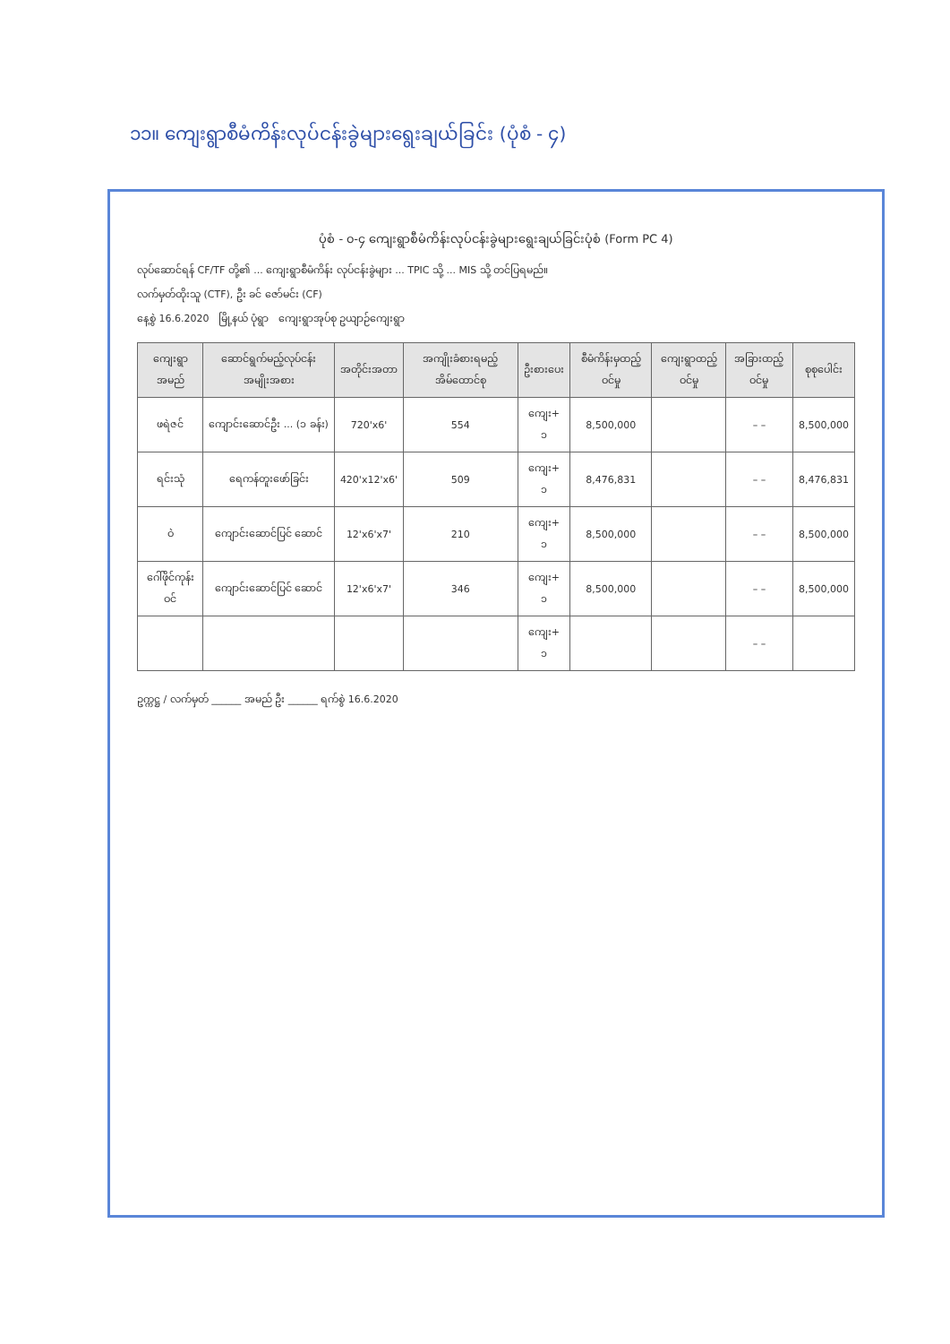၁၁။ ကျေးရွာစီမံကိန်းလုပ်ငန်းခွဲများရွေးချယ်ခြင်း (ပုံစံ - ၄)
ပုံစံ - ၀-၄ ကျေးရွာစီမံကိန်းလုပ်ငန်းခွဲများရွေးချယ်ခြင်းပုံစံ (Form PC 4)
လုပ်ဆောင်ရန် CF/TF တို့၏ ... ကျေးရွာစီမံကိန်း လုပ်ငန်းခွဲများ ... TPIC သို့ ... MIS သို့ တင်ပြရမည်။
လက်မှတ်ထိုးသူ (CTF), ဦး ခင် ဇော်မင်း (CF)
နေ့စွဲ 16.6.2020 မြို့နယ် ပုံရွာ ကျေးရွာအုပ်စု ဥယျာဉ်ကျေးရွာ
| ကျေးရွာအမည် | ဆောင်ရွက်မည့်လုပ်ငန်းအမျိုးအစား | အတိုင်းအတာ | အကျိုးခံစားရမည့်အိမ်ထောင်စု | ဦးစားပေး | စီမံကိန်းမှထည့်ဝင်မှု | ကျေးရွာထည့်ဝင်မှု | အခြားထည့်ဝင်မှု | စုစုပေါင်း |
| --- | --- | --- | --- | --- | --- | --- | --- | --- |
| ဖရဲဇင် | ကျောင်းဆောင်ဦး ... (၁ ခန်း) | 720'x6' | 554 | ကျေး+ ၁ | 8,500,000 | | – – | 8,500,000 |
| ရင်းသုံ | ရေကန်တူးဖော်ခြင်း | 420'x12'x6' | 509 | ကျေး+ ၁ | 8,476,831 | | – – | 8,476,831 |
| ဝဲ | ကျောင်းဆောင်ပြင် ဆောင် | 12'x6'x7' | 210 | ကျေး+ ၁ | 8,500,000 | | – – | 8,500,000 |
| ဂေါ်ဖိုင်ကုန်းဝင် | ကျောင်းဆောင်ပြင် ဆောင် | 12'x6'x7' | 346 | ကျေး+ ၁ | 8,500,000 | | – – | 8,500,000 |
| | | | | ကျေး+ ၁ | | | – – | |
ဥက္ကဋ္ဌ / လက်မှတ် ______ အမည် ဦး ______ ရက်စွဲ 16.6.2020